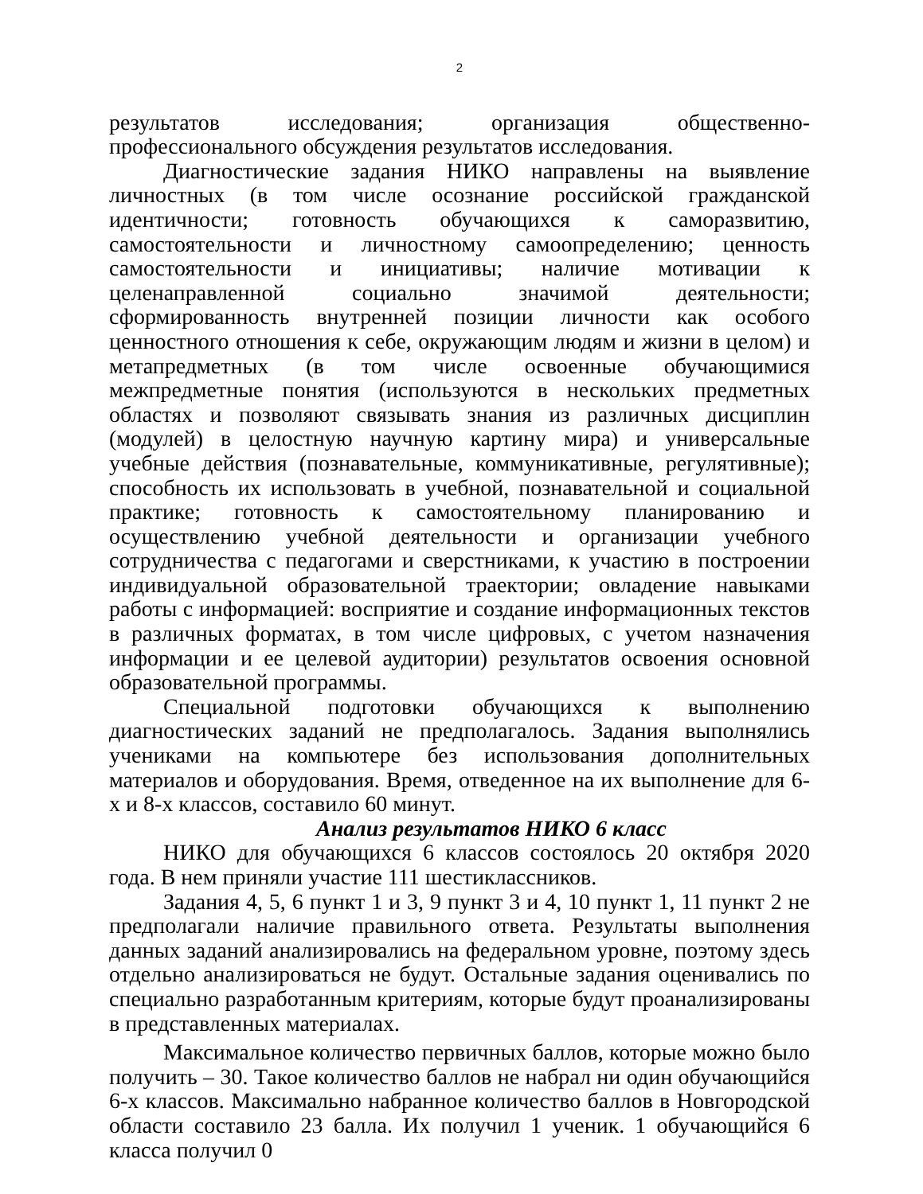2
результатов исследования; организация общественно-профессионального обсуждения результатов исследования.
Диагностические задания НИКО направлены на выявление личностных (в том числе осознание российской гражданской идентичности; готовность обучающихся к саморазвитию, самостоятельности и личностному самоопределению; ценность самостоятельности и инициативы; наличие мотивации к целенаправленной социально значимой деятельности; сформированность внутренней позиции личности как особого ценностного отношения к себе, окружающим людям и жизни в целом) и метапредметных (в том числе освоенные обучающимися межпредметные понятия (используются в нескольких предметных областях и позволяют связывать знания из различных дисциплин (модулей) в целостную научную картину мира) и универсальные учебные действия (познавательные, коммуникативные, регулятивные); способность их использовать в учебной, познавательной и социальной практике; готовность к самостоятельному планированию и осуществлению учебной деятельности и организации учебного сотрудничества с педагогами и сверстниками, к участию в построении индивидуальной образовательной траектории; овладение навыками работы с информацией: восприятие и создание информационных текстов в различных форматах, в том числе цифровых, с учетом назначения информации и ее целевой аудитории) результатов освоения основной образовательной программы.
Специальной подготовки обучающихся к выполнению диагностических заданий не предполагалось. Задания выполнялись учениками на компьютере без использования дополнительных материалов и оборудования. Время, отведенное на их выполнение для 6-х и 8-х классов, составило 60 минут.
Анализ результатов НИКО 6 класс
НИКО для обучающихся 6 классов состоялось 20 октября 2020 года. В нем приняли участие 111 шестиклассников.
Задания 4, 5, 6 пункт 1 и 3, 9 пункт 3 и 4, 10 пункт 1, 11 пункт 2 не предполагали наличие правильного ответа. Результаты выполнения данных заданий анализировались на федеральном уровне, поэтому здесь отдельно анализироваться не будут. Остальные задания оценивались по специально разработанным критериям, которые будут проанализированы в представленных материалах.
Максимальное количество первичных баллов, которые можно было получить – 30. Такое количество баллов не набрал ни один обучающийся 6-х классов. Максимально набранное количество баллов в Новгородской области составило 23 балла. Их получил 1 ученик. 1 обучающийся 6 класса получил 0